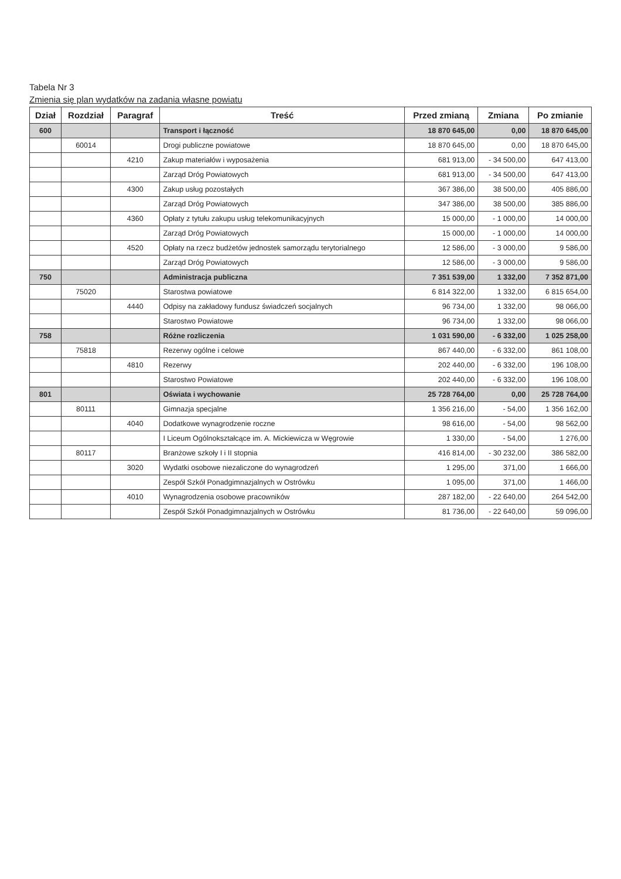Tabela Nr 3
Zmienia się plan wydatków na zadania własne powiatu
| Dział | Rozdział | Paragraf | Treść | Przed zmianą | Zmiana | Po zmianie |
| --- | --- | --- | --- | --- | --- | --- |
| 600 | | | Transport i łączność | 18 870 645,00 | 0,00 | 18 870 645,00 |
| | 60014 | | Drogi publiczne powiatowe | 18 870 645,00 | 0,00 | 18 870 645,00 |
| | | 4210 | Zakup materiałów i wyposażenia | 681 913,00 | - 34 500,00 | 647 413,00 |
| | | | Zarząd Dróg Powiatowych | 681 913,00 | - 34 500,00 | 647 413,00 |
| | | 4300 | Zakup usług pozostałych | 367 386,00 | 38 500,00 | 405 886,00 |
| | | | Zarząd Dróg Powiatowych | 347 386,00 | 38 500,00 | 385 886,00 |
| | | 4360 | Opłaty z tytułu zakupu usług telekomunikacyjnych | 15 000,00 | - 1 000,00 | 14 000,00 |
| | | | Zarząd Dróg Powiatowych | 15 000,00 | - 1 000,00 | 14 000,00 |
| | | 4520 | Opłaty na rzecz budżetów jednostek samorządu terytorialnego | 12 586,00 | - 3 000,00 | 9 586,00 |
| | | | Zarząd Dróg Powiatowych | 12 586,00 | - 3 000,00 | 9 586,00 |
| 750 | | | Administracja publiczna | 7 351 539,00 | 1 332,00 | 7 352 871,00 |
| | 75020 | | Starostwa powiatowe | 6 814 322,00 | 1 332,00 | 6 815 654,00 |
| | | 4440 | Odpisy na zakładowy fundusz świadczeń socjalnych | 96 734,00 | 1 332,00 | 98 066,00 |
| | | | Starostwo Powiatowe | 96 734,00 | 1 332,00 | 98 066,00 |
| 758 | | | Różne rozliczenia | 1 031 590,00 | - 6 332,00 | 1 025 258,00 |
| | 75818 | | Rezerwy ogólne i celowe | 867 440,00 | - 6 332,00 | 861 108,00 |
| | | 4810 | Rezerwy | 202 440,00 | - 6 332,00 | 196 108,00 |
| | | | Starostwo Powiatowe | 202 440,00 | - 6 332,00 | 196 108,00 |
| 801 | | | Oświata i wychowanie | 25 728 764,00 | 0,00 | 25 728 764,00 |
| | 80111 | | Gimnazja specjalne | 1 356 216,00 | - 54,00 | 1 356 162,00 |
| | | 4040 | Dodatkowe wynagrodzenie roczne | 98 616,00 | - 54,00 | 98 562,00 |
| | | | I Liceum Ogólnokształcące im. A. Mickiewicza w Węgrowie | 1 330,00 | - 54,00 | 1 276,00 |
| | 80117 | | Branżowe szkoły I i II stopnia | 416 814,00 | - 30 232,00 | 386 582,00 |
| | | 3020 | Wydatki osobowe niezaliczone do wynagrodzeń | 1 295,00 | 371,00 | 1 666,00 |
| | | | Zespół Szkół Ponadgimnazjalnych w Ostrówku | 1 095,00 | 371,00 | 1 466,00 |
| | | 4010 | Wynagrodzenia osobowe pracowników | 287 182,00 | - 22 640,00 | 264 542,00 |
| | | | Zespół Szkół Ponadgimnazjalnych w Ostrówku | 81 736,00 | - 22 640,00 | 59 096,00 |